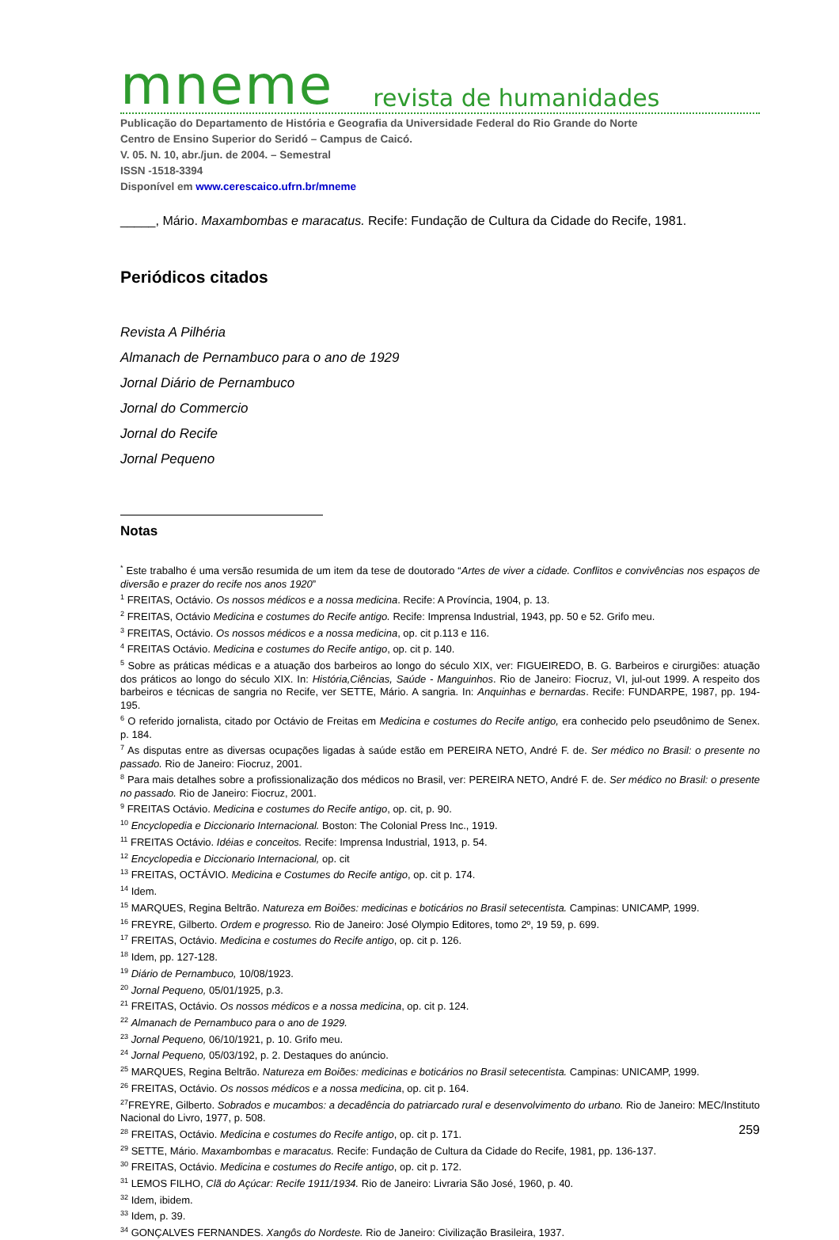mneme revista de humanidades
Publicação do Departamento de História e Geografia da Universidade Federal do Rio Grande do Norte
Centro de Ensino Superior do Seridó – Campus de Caicó.
V. 05. N. 10, abr./jun. de 2004. – Semestral
ISSN -1518-3394
Disponível em www.cerescaico.ufrn.br/mneme
_____, Mário. Maxambombas e maracatus. Recife: Fundação de Cultura da Cidade do Recife, 1981.
Periódicos citados
Revista A Pilhéria
Almanach de Pernambuco para o ano de 1929
Jornal Diário de Pernambuco
Jornal do Commercio
Jornal do Recife
Jornal Pequeno
Notas
<sup>*</sup> Este trabalho é uma versão resumida de um item da tese de doutorado “Artes de viver a cidade. Conflitos e convivências nos espaços de diversão e prazer do recife nos anos 1920”
<sup>1</sup> FREITAS, Octávio. Os nossos médicos e a nossa medicina. Recife: A Província, 1904, p. 13.
<sup>2</sup> FREITAS, Octávio Medicina e costumes do Recife antigo. Recife: Imprensa Industrial, 1943, pp. 50 e 52. Grifo meu.
<sup>3</sup> FREITAS, Octávio. Os nossos médicos e a nossa medicina, op. cit p.113 e 116.
<sup>4</sup> FREITAS Octávio. Medicina e costumes do Recife antigo, op. cit p. 140.
<sup>5</sup> Sobre as práticas médicas e a atuação dos barbeiros ao longo do século XIX, ver: FIGUEIREDO, B. G. Barbeiros e cirurgiões: atuação dos práticos ao longo do século XIX. In: História,Ciências, Saúde - Manguinhos. Rio de Janeiro: Fiocruz, VI, jul-out 1999. A respeito dos barbeiros e técnicas de sangria no Recife, ver SETTE, Mário. A sangria. In: Anquinhas e bernardas. Recife: FUNDARPE, 1987, pp. 194-195.
<sup>6</sup> O referido jornalista, citado por Octávio de Freitas em Medicina e costumes do Recife antigo, era conhecido pelo pseudônimo de Senex. p. 184.
<sup>7</sup> As disputas entre as diversas ocupações ligadas à saúde estão em PEREIRA NETO, André F. de. Ser médico no Brasil: o presente no passado. Rio de Janeiro: Fiocruz, 2001.
<sup>8</sup> Para mais detalhes sobre a profissionalização dos médicos no Brasil, ver: PEREIRA NETO, André F. de. Ser médico no Brasil: o presente no passado. Rio de Janeiro: Fiocruz, 2001.
<sup>9</sup> FREITAS Octávio. Medicina e costumes do Recife antigo, op. cit, p. 90.
<sup>10</sup> Encyclopedia e Diccionario Internacional. Boston: The Colonial Press Inc., 1919.
<sup>11</sup> FREITAS Octávio. Idéias e conceitos. Recife: Imprensa Industrial, 1913, p. 54.
<sup>12</sup> Encyclopedia e Diccionario Internacional, op. cit
<sup>13</sup> FREITAS, OCTÁVIO. Medicina e Costumes do Recife antigo, op. cit p. 174.
<sup>14</sup> Idem.
<sup>15</sup> MARQUES, Regina Beltrão. Natureza em Boiões: medicinas e boticários no Brasil setecentista. Campinas: UNICAMP, 1999.
<sup>16</sup> FREYRE, Gilberto. Ordem e progresso. Rio de Janeiro: José Olympio Editores, tomo 2º, 19 59, p. 699.
<sup>17</sup> FREITAS, Octávio. Medicina e costumes do Recife antigo, op. cit p. 126.
<sup>18</sup> Idem, pp. 127-128.
<sup>19</sup> Diário de Pernambuco, 10/08/1923.
<sup>20</sup> Jornal Pequeno, 05/01/1925, p.3.
<sup>21</sup> FREITAS, Octávio. Os nossos médicos e a nossa medicina, op. cit p. 124.
<sup>22</sup> Almanach de Pernambuco para o ano de 1929.
<sup>23</sup> Jornal Pequeno, 06/10/1921, p. 10. Grifo meu.
<sup>24</sup> Jornal Pequeno, 05/03/192, p. 2. Destaques do anúncio.
<sup>25</sup> MARQUES, Regina Beltrão. Natureza em Boiões: medicinas e boticários no Brasil setecentista. Campinas: UNICAMP, 1999.
<sup>26</sup> FREITAS, Octávio. Os nossos médicos e a nossa medicina, op. cit p. 164.
<sup>27</sup>FREYRE, Gilberto. Sobrados e mucambos: a decadência do patriarcado rural e desenvolvimento do urbano. Rio de Janeiro: MEC/Instituto Nacional do Livro, 1977, p. 508.
<sup>28</sup> FREITAS, Octávio. Medicina e costumes do Recife antigo, op. cit p. 171.
<sup>29</sup> SETTE, Mário. Maxambombas e maracatus. Recife: Fundação de Cultura da Cidade do Recife, 1981, pp. 136-137.
<sup>30</sup> FREITAS, Octávio. Medicina e costumes do Recife antigo, op. cit p. 172.
<sup>31</sup> LEMOS FILHO, Clã do Açúcar: Recife 1911/1934. Rio de Janeiro: Livraria São José, 1960, p. 40.
<sup>32</sup> Idem, ibidem.
<sup>33</sup> Idem, p. 39.
<sup>34</sup> GONÇALVES FERNANDES. Xangôs do Nordeste. Rio de Janeiro: Civilização Brasileira, 1937.
259